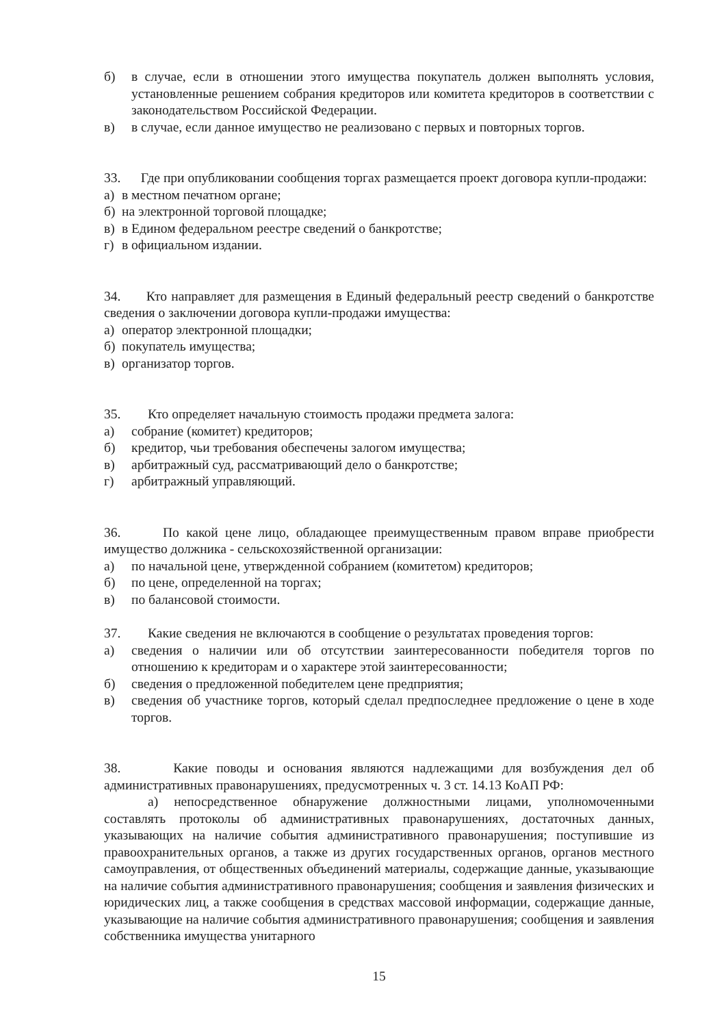б) в случае, если в отношении этого имущества покупатель должен выполнять условия, установленные решением собрания кредиторов или комитета кредиторов в соответствии с законодательством Российской Федерации.
в) в случае, если данное имущество не реализовано с первых и повторных торгов.
33. Где при опубликовании сообщения торгах размещается проект договора купли-продажи:
а) в местном печатном органе;
б) на электронной торговой площадке;
в) в Едином федеральном реестре сведений о банкротстве;
г) в официальном издании.
34. Кто направляет для размещения в Единый федеральный реестр сведений о банкротстве сведения о заключении договора купли-продажи имущества:
а) оператор электронной площадки;
б) покупатель имущества;
в) организатор торгов.
35. Кто определяет начальную стоимость продажи предмета залога:
а) собрание (комитет) кредиторов;
б) кредитор, чьи требования обеспечены залогом имущества;
в) арбитражный суд, рассматривающий дело о банкротстве;
г) арбитражный управляющий.
36. По какой цене лицо, обладающее преимущественным правом вправе приобрести имущество должника - сельскохозяйственной организации:
а) по начальной цене, утвержденной собранием (комитетом) кредиторов;
б) по цене, определенной на торгах;
в) по балансовой стоимости.
37. Какие сведения не включаются в сообщение о результатах проведения торгов:
а) сведения о наличии или об отсутствии заинтересованности победителя торгов по отношению к кредиторам и о характере этой заинтересованности;
б) сведения о предложенной победителем цене предприятия;
в) сведения об участнике торгов, который сделал предпоследнее предложение о цене в ходе торгов.
38. Какие поводы и основания являются надлежащими для возбуждения дел об административных правонарушениях, предусмотренных ч. 3 ст. 14.13 КоАП РФ:
а) непосредственное обнаружение должностными лицами, уполномоченными составлять протоколы об административных правонарушениях, достаточных данных, указывающих на наличие события административного правонарушения; поступившие из правоохранительных органов, а также из других государственных органов, органов местного самоуправления, от общественных объединений материалы, содержащие данные, указывающие на наличие события административного правонарушения; сообщения и заявления физических и юридических лиц, а также сообщения в средствах массовой информации, содержащие данные, указывающие на наличие события административного правонарушения; сообщения и заявления собственника имущества унитарного
15